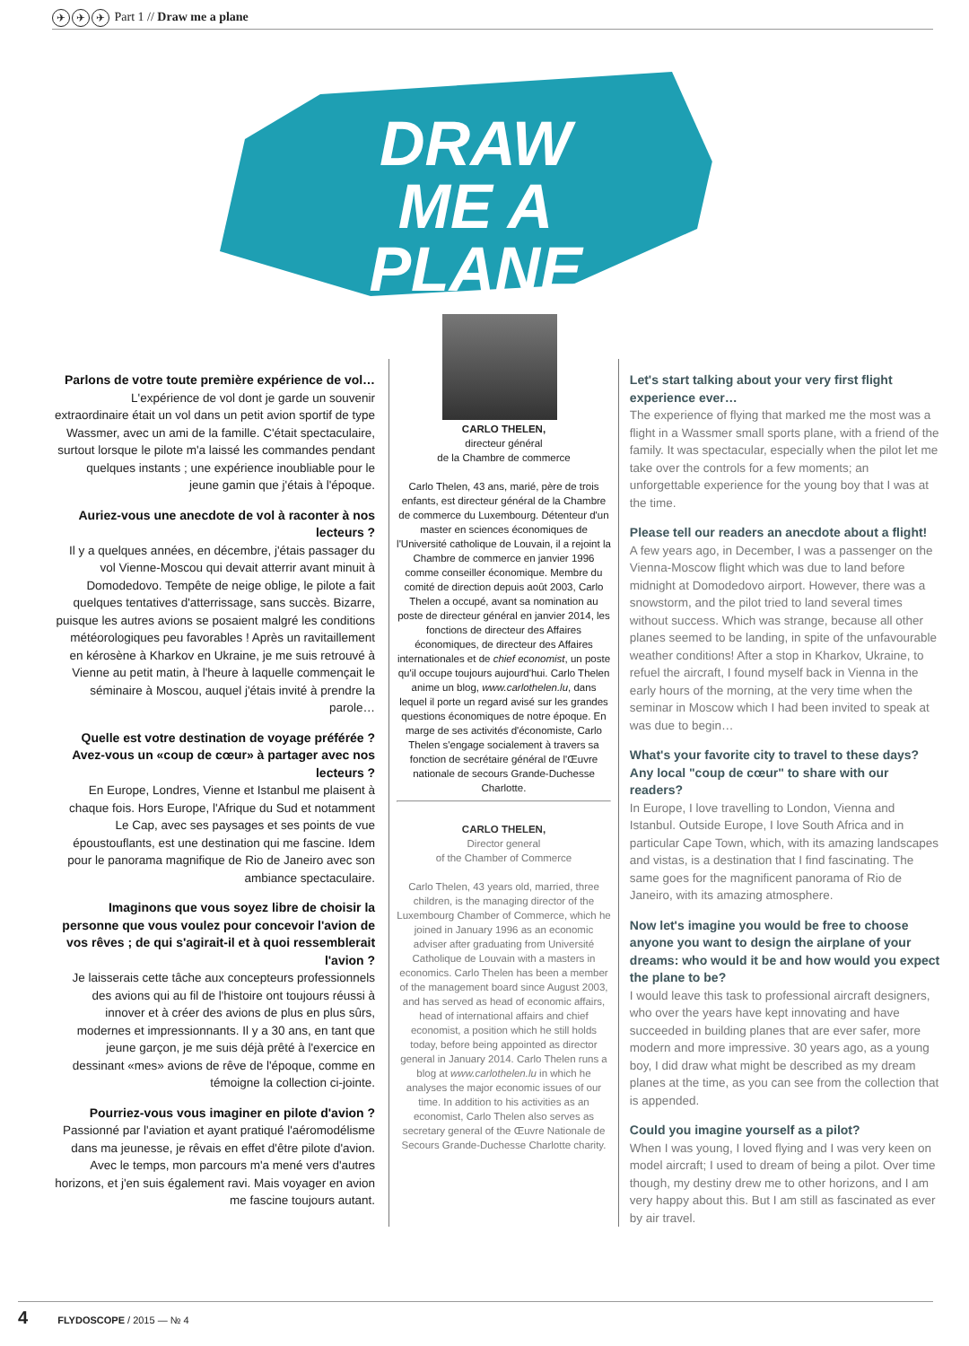✈ ✈ ✈ Part 1 // Draw me a plane
DRAW ME A PLANE
Parlons de votre toute première expérience de vol…
L'expérience de vol dont je garde un souvenir extraordinaire était un vol dans un petit avion sportif de type Wassmer, avec un ami de la famille. C'était spectaculaire, surtout lorsque le pilote m'a laissé les commandes pendant quelques instants ; une expérience inoubliable pour le jeune gamin que j'étais à l'époque.
Auriez-vous une anecdote de vol à raconter à nos lecteurs ?
Il y a quelques années, en décembre, j'étais passager du vol Vienne-Moscou qui devait atterrir avant minuit à Domodedovo. Tempête de neige oblige, le pilote a fait quelques tentatives d'atterrissage, sans succès. Bizarre, puisque les autres avions se posaient malgré les conditions météorologiques peu favorables ! Après un ravitaillement en kérosène à Kharkov en Ukraine, je me suis retrouvé à Vienne au petit matin, à l'heure à laquelle commençait le séminaire à Moscou, auquel j'étais invité à prendre la parole…
Quelle est votre destination de voyage préférée ? Avez-vous un «coup de cœur» à partager avec nos lecteurs ?
En Europe, Londres, Vienne et Istanbul me plaisent à chaque fois. Hors Europe, l'Afrique du Sud et notamment Le Cap, avec ses paysages et ses points de vue époustouflants, est une destination qui me fascine. Idem pour le panorama magnifique de Rio de Janeiro avec son ambiance spectaculaire.
Imaginons que vous soyez libre de choisir la personne que vous voulez pour concevoir l'avion de vos rêves ; de qui s'agirait-il et à quoi ressemblerait l'avion ?
Je laisserais cette tâche aux concepteurs professionnels des avions qui au fil de l'histoire ont toujours réussi à innover et à créer des avions de plus en plus sûrs, modernes et impressionnants. Il y a 30 ans, en tant que jeune garçon, je me suis déjà prêté à l'exercice en dessinant «mes» avions de rêve de l'époque, comme en témoigne la collection ci-jointe.
Pourriez-vous vous imaginer en pilote d'avion ?
Passionné par l'aviation et ayant pratiqué l'aéromodélisme dans ma jeunesse, je rêvais en effet d'être pilote d'avion. Avec le temps, mon parcours m'a mené vers d'autres horizons, et j'en suis également ravi. Mais voyager en avion me fascine toujours autant.
CARLO THELEN,
directeur général
de la Chambre de commerce
Carlo Thelen, 43 ans, marié, père de trois enfants, est directeur général de la Chambre de commerce du Luxembourg. Détenteur d'un master en sciences économiques de l'Université catholique de Louvain, il a rejoint la Chambre de commerce en janvier 1996 comme conseiller économique. Membre du comité de direction depuis août 2003, Carlo Thelen a occupé, avant sa nomination au poste de directeur général en janvier 2014, les fonctions de directeur des Affaires économiques, de directeur des Affaires internationales et de chief economist, un poste qu'il occupe toujours aujourd'hui. Carlo Thelen anime un blog, www.carlothelen.lu, dans lequel il porte un regard avisé sur les grandes questions économiques de notre époque. En marge de ses activités d'économiste, Carlo Thelen s'engage socialement à travers sa fonction de secrétaire général de l'Œuvre nationale de secours Grande-Duchesse Charlotte.
CARLO THELEN,
Director general
of the Chamber of Commerce
Carlo Thelen, 43 years old, married, three children, is the managing director of the Luxembourg Chamber of Commerce, which he joined in January 1996 as an economic adviser after graduating from Université Catholique de Louvain with a masters in economics. Carlo Thelen has been a member of the management board since August 2003, and has served as head of economic affairs, head of international affairs and chief economist, a position which he still holds today, before being appointed as director general in January 2014. Carlo Thelen runs a blog at www.carlothelen.lu in which he analyses the major economic issues of our time. In addition to his activities as an economist, Carlo Thelen also serves as secretary general of the Œuvre Nationale de Secours Grande-Duchesse Charlotte charity.
Let's start talking about your very first flight experience ever…
The experience of flying that marked me the most was a flight in a Wassmer small sports plane, with a friend of the family. It was spectacular, especially when the pilot let me take over the controls for a few moments; an unforgettable experience for the young boy that I was at the time.
Please tell our readers an anecdote about a flight!
A few years ago, in December, I was a passenger on the Vienna-Moscow flight which was due to land before midnight at Domodedovo airport. However, there was a snowstorm, and the pilot tried to land several times without success. Which was strange, because all other planes seemed to be landing, in spite of the unfavourable weather conditions! After a stop in Kharkov, Ukraine, to refuel the aircraft, I found myself back in Vienna in the early hours of the morning, at the very time when the seminar in Moscow which I had been invited to speak at was due to begin…
What's your favorite city to travel to these days? Any local "coup de cœur" to share with our readers?
In Europe, I love travelling to London, Vienna and Istanbul. Outside Europe, I love South Africa and in particular Cape Town, which, with its amazing landscapes and vistas, is a destination that I find fascinating. The same goes for the magnificent panorama of Rio de Janeiro, with its amazing atmosphere.
Now let's imagine you would be free to choose anyone you want to design the airplane of your dreams: who would it be and how would you expect the plane to be?
I would leave this task to professional aircraft designers, who over the years have kept innovating and have succeeded in building planes that are ever safer, more modern and more impressive. 30 years ago, as a young boy, I did draw what might be described as my dream planes at the time, as you can see from the collection that is appended.
Could you imagine yourself as a pilot?
When I was young, I loved flying and I was very keen on model aircraft; I used to dream of being a pilot. Over time though, my destiny drew me to other horizons, and I am very happy about this. But I am still as fascinated as ever by air travel.
4 FLYDOSCOPE / 2015 — № 4